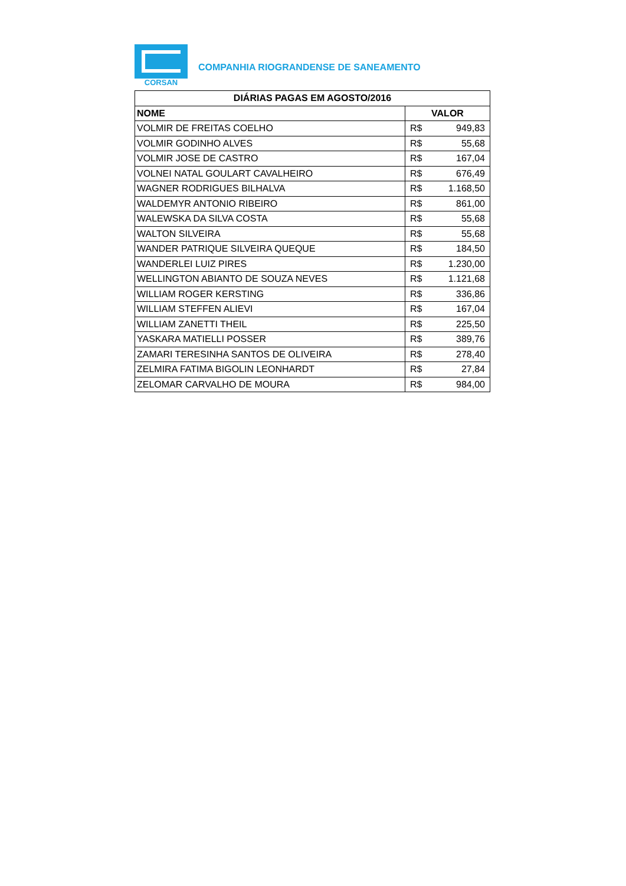CORSAN
COMPANHIA RIOGRANDENSE DE SANEAMENTO
| DIÁRIAS PAGAS EM AGOSTO/2016 | | |
| --- | --- | --- |
| NOME | VALOR | |
| VOLMIR DE FREITAS COELHO | R$ | 949,83 |
| VOLMIR GODINHO ALVES | R$ | 55,68 |
| VOLMIR JOSE DE CASTRO | R$ | 167,04 |
| VOLNEI NATAL GOULART CAVALHEIRO | R$ | 676,49 |
| WAGNER RODRIGUES BILHALVA | R$ | 1.168,50 |
| WALDEMYR ANTONIO RIBEIRO | R$ | 861,00 |
| WALEWSKA DA SILVA COSTA | R$ | 55,68 |
| WALTON SILVEIRA | R$ | 55,68 |
| WANDER PATRIQUE SILVEIRA QUEQUE | R$ | 184,50 |
| WANDERLEI LUIZ PIRES | R$ | 1.230,00 |
| WELLINGTON ABIANTO DE SOUZA NEVES | R$ | 1.121,68 |
| WILLIAM ROGER KERSTING | R$ | 336,86 |
| WILLIAM STEFFEN ALIEVI | R$ | 167,04 |
| WILLIAM ZANETTI THEIL | R$ | 225,50 |
| YASKARA MATIELLI POSSER | R$ | 389,76 |
| ZAMARI TERESINHA SANTOS DE OLIVEIRA | R$ | 278,40 |
| ZELMIRA FATIMA BIGOLIN LEONHARDT | R$ | 27,84 |
| ZELOMAR CARVALHO DE MOURA | R$ | 984,00 |